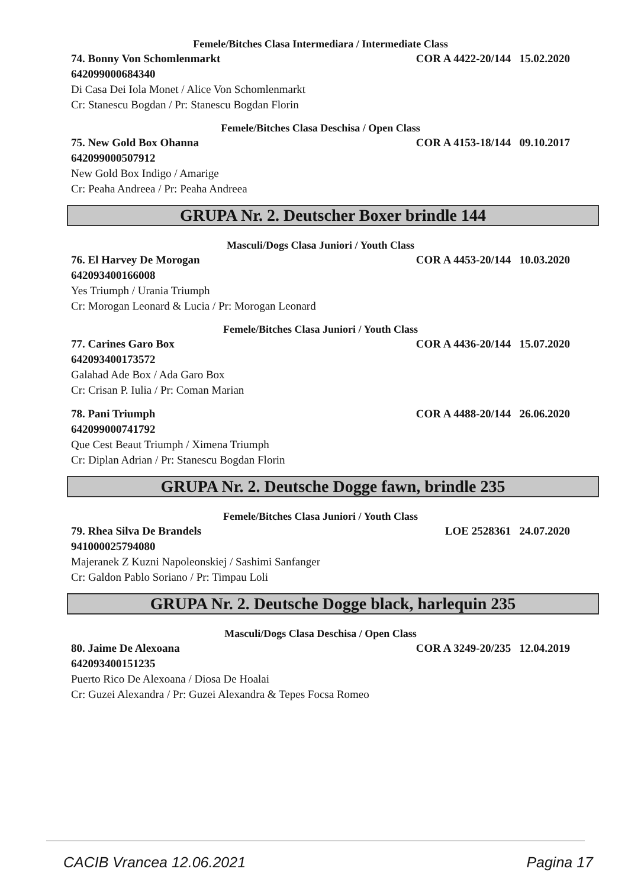Femele/Bitches Clasa Intermediara / Intermediate Class
74. Bonny Von Schomlenmarkt COR A 4422-20/144 15.02.2020
642099000684340
Di Casa Dei Iola Monet / Alice Von Schomlenmarkt
Cr: Stanescu Bogdan / Pr: Stanescu Bogdan Florin
Femele/Bitches Clasa Deschisa / Open Class
75. New Gold Box Ohanna COR A 4153-18/144 09.10.2017
642099000507912
New Gold Box Indigo / Amarige
Cr: Peaha Andreea / Pr: Peaha Andreea
GRUPA Nr. 2. Deutscher Boxer brindle 144
Masculi/Dogs Clasa Juniori / Youth Class
76. El Harvey De Morogan COR A 4453-20/144 10.03.2020
642093400166008
Yes Triumph / Urania Triumph
Cr: Morogan Leonard & Lucia / Pr: Morogan Leonard
Femele/Bitches Clasa Juniori / Youth Class
77. Carines Garo Box COR A 4436-20/144 15.07.2020
642093400173572
Galahad Ade Box / Ada Garo Box
Cr: Crisan P. Iulia / Pr: Coman Marian
78. Pani Triumph COR A 4488-20/144 26.06.2020
642099000741792
Que Cest Beaut Triumph / Ximena Triumph
Cr: Diplan Adrian / Pr: Stanescu Bogdan Florin
GRUPA Nr. 2. Deutsche Dogge fawn, brindle 235
Femele/Bitches Clasa Juniori / Youth Class
79. Rhea Silva De Brandels LOE 2528361 24.07.2020
941000025794080
Majeranek Z Kuzni Napoleonskiej / Sashimi Sanfanger
Cr: Galdon Pablo Soriano / Pr: Timpau Loli
GRUPA Nr. 2. Deutsche Dogge black, harlequin 235
Masculi/Dogs Clasa Deschisa / Open Class
80. Jaime De Alexoana COR A 3249-20/235 12.04.2019
642093400151235
Puerto Rico De Alexoana / Diosa De Hoalai
Cr: Guzei Alexandra / Pr: Guzei Alexandra & Tepes Focsa Romeo
CACIB Vrancea 12.06.2021 Pagina 17